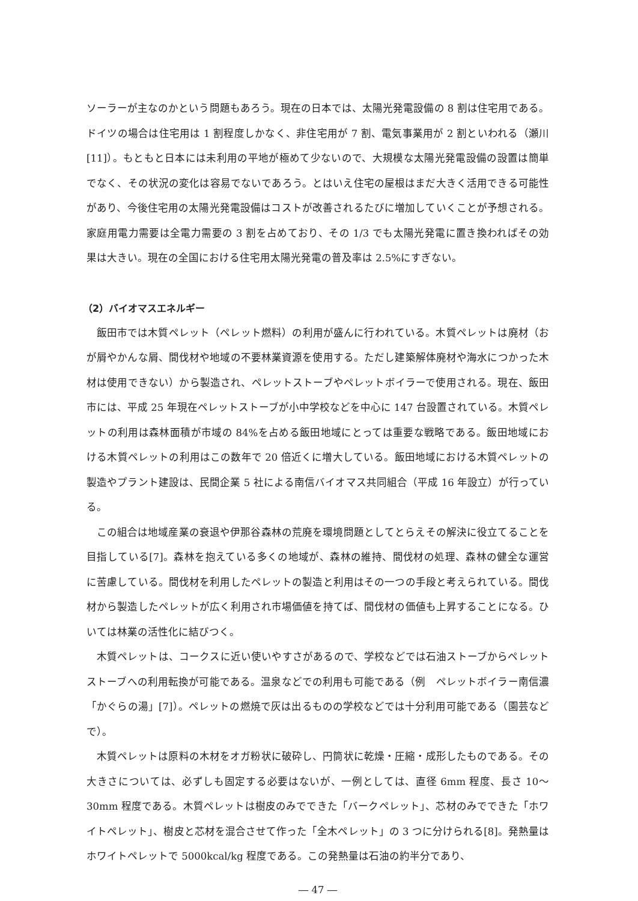ソーラーが主なのかという問題もあろう。現在の日本では、太陽光発電設備の 8 割は住宅用である。ドイツの場合は住宅用は 1 割程度しかなく、非住宅用が 7 割、電気事業用が 2 割といわれる（瀬川[11]）。もともと日本には未利用の平地が極めて少ないので、大規模な太陽光発電設備の設置は簡単でなく、その状況の変化は容易でないであろう。とはいえ住宅の屋根はまだ大きく活用できる可能性があり、今後住宅用の太陽光発電設備はコストが改善されるたびに増加していくことが予想される。家庭用電力需要は全電力需要の 3 割を占めており、その 1/3 でも太陽光発電に置き換わればその効果は大きい。現在の全国における住宅用太陽光発電の普及率は 2.5%にすぎない。
（2）バイオマスエネルギー
飯田市では木質ペレット（ペレット燃料）の利用が盛んに行われている。木質ペレットは廃材（おが屑やかんな屑、間伐材や地域の不要林業資源を使用する。ただし建築解体廃材や海水につかった木材は使用できない）から製造され、ペレットストーブやペレットボイラーで使用される。現在、飯田市には、平成 25 年現在ペレットストーブが小中学校などを中心に 147 台設置されている。木質ペレットの利用は森林面積が市域の 84%を占める飯田地域にとっては重要な戦略である。飯田地域における木質ペレットの利用はこの数年で 20 倍近くに増大している。飯田地域における木質ペレットの製造やプラント建設は、民間企業 5 社による南信バイオマス共同組合（平成 16 年設立）が行っている。
この組合は地域産業の衰退や伊那谷森林の荒廃を環境問題としてとらえその解決に役立てることを目指している[7]。森林を抱えている多くの地域が、森林の維持、間伐材の処理、森林の健全な運営に苦慮している。間伐材を利用したペレットの製造と利用はその一つの手段と考えられている。間伐材から製造したペレットが広く利用され市場価値を持てば、間伐材の価値も上昇することになる。ひいては林業の活性化に結びつく。
木質ペレットは、コークスに近い使いやすさがあるので、学校などでは石油ストーブからペレットストーブへの利用転換が可能である。温泉などでの利用も可能である（例　ペレットボイラー南信濃「かぐらの湯」[7]）。ペレットの燃焼で灰は出るものの学校などでは十分利用可能である（園芸などで）。
木質ペレットは原料の木材をオガ粉状に破砕し、円筒状に乾燥・圧縮・成形したものである。その大きさについては、必ずしも固定する必要はないが、一例としては、直径 6mm 程度、長さ 10～30mm 程度である。木質ペレットは樹皮のみでできた「バークペレット」、芯材のみでできた「ホワイトペレット」、樹皮と芯材を混合させて作った「全木ペレット」の 3 つに分けられる[8]。発熱量はホワイトペレットで 5000kcal/kg 程度である。この発熱量は石油の約半分であり、
― 47 ―